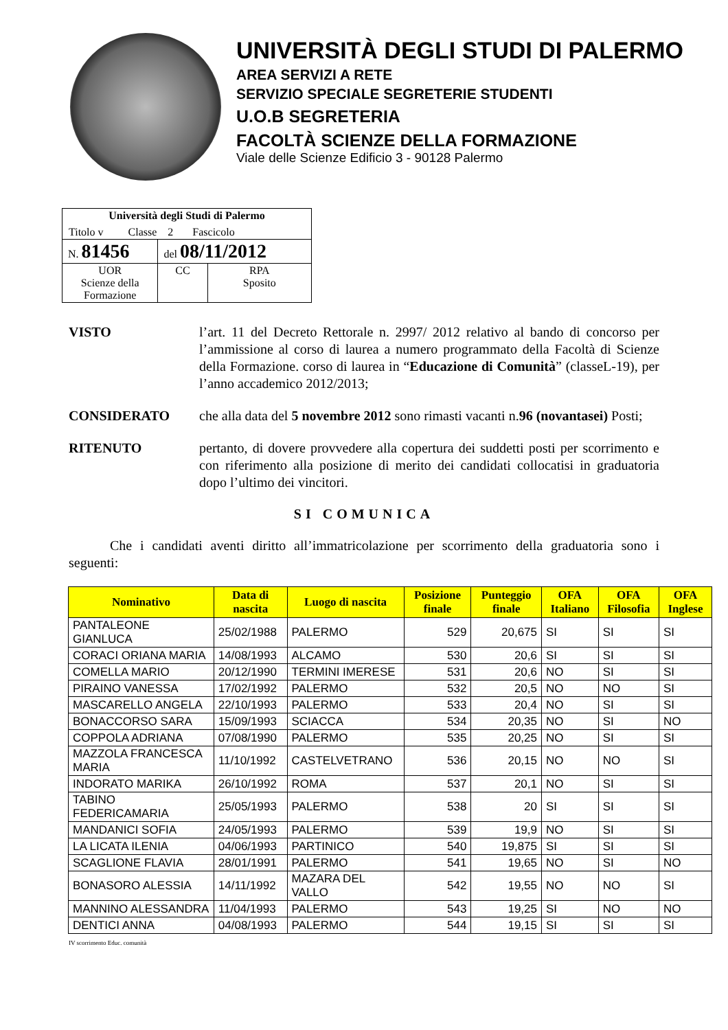UNIVERSITÀ DEGLI STUDI DI PALERMO
AREA SERVIZI A RETE
SERVIZIO SPECIALE SEGRETERIE STUDENTI
U.O.B SEGRETERIA
FACOLTÀ SCIENZE DELLA FORMAZIONE
Viale delle Scienze Edificio 3 - 90128 Palermo
| Università degli Studi di Palermo Titolo v Classe 2 Fascicolo | | |
| N. 81456 | del 08/11/2012 | |
| UOR Scienze della Formazione | CC | RPA Sposito |
VISTO l’art. 11 del Decreto Rettorale n. 2997/ 2012 relativo al bando di concorso per l’ammissione al corso di laurea a numero programmato della Facoltà di Scienze della Formazione. corso di laurea in “Educazione di Comunità” (classeL-19), per l’anno accademico 2012/2013;
CONSIDERATO che alla data del 5 novembre 2012 sono rimasti vacanti n.96 (novantasei) Posti;
RITENUTO pertanto, di dovere provvedere alla copertura dei suddetti posti per scorrimento e con riferimento alla posizione di merito dei candidati collocatisi in graduatoria dopo l’ultimo dei vincitori.
SI COMUNICA
Che i candidati aventi diritto all’immatricolazione per scorrimento della graduatoria sono i seguenti:
| Nominativo | Data di nascita | Luogo di nascita | Posizione finale | Punteggio finale | OFA Italiano | OFA Filosofia | OFA Inglese |
| --- | --- | --- | --- | --- | --- | --- | --- |
| PANTALEONE GIANLUCA | 25/02/1988 | PALERMO | 529 | 20,675 | SI | SI | SI |
| CORACI ORIANA MARIA | 14/08/1993 | ALCAMO | 530 | 20,6 | SI | SI | SI |
| COMELLA MARIO | 20/12/1990 | TERMINI IMERESE | 531 | 20,6 | NO | SI | SI |
| PIRAINO VANESSA | 17/02/1992 | PALERMO | 532 | 20,5 | NO | NO | SI |
| MASCARELLO ANGELA | 22/10/1993 | PALERMO | 533 | 20,4 | NO | SI | SI |
| BONACCORSO SARA | 15/09/1993 | SCIACCA | 534 | 20,35 | NO | SI | NO |
| COPPOLA ADRIANA | 07/08/1990 | PALERMO | 535 | 20,25 | NO | SI | SI |
| MAZZOLA FRANCESCA MARIA | 11/10/1992 | CASTELVETRANO | 536 | 20,15 | NO | NO | SI |
| INDORATO MARIKA | 26/10/1992 | ROMA | 537 | 20,1 | NO | SI | SI |
| TABINO FEDERICAMARIA | 25/05/1993 | PALERMO | 538 | 20 | SI | SI | SI |
| MANDANICI SOFIA | 24/05/1993 | PALERMO | 539 | 19,9 | NO | SI | SI |
| LA LICATA ILENIA | 04/06/1993 | PARTINICO | 540 | 19,875 | SI | SI | SI |
| SCAGLIONE FLAVIA | 28/01/1991 | PALERMO | 541 | 19,65 | NO | SI | NO |
| BONASORO ALESSIA | 14/11/1992 | MAZARA DEL VALLO | 542 | 19,55 | NO | NO | SI |
| MANNINO ALESSANDRA | 11/04/1993 | PALERMO | 543 | 19,25 | SI | NO | NO |
| DENTICI ANNA | 04/08/1993 | PALERMO | 544 | 19,15 | SI | SI | SI |
IV scorrimento Educ. comunità